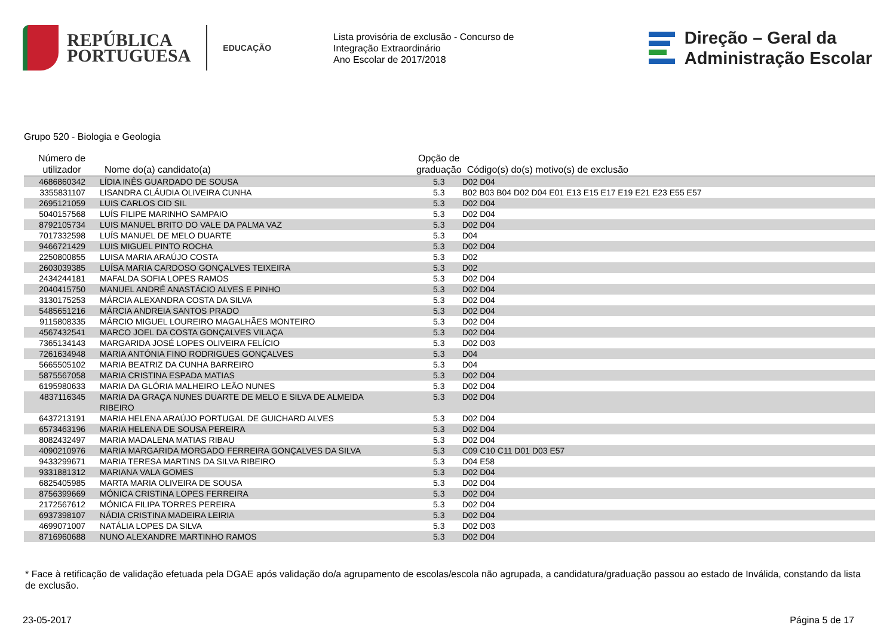REPÚBLICA
PORTUGUESA
EDUCAÇÃO
Lista provisória de exclusão - Concurso de
Integração Extraordinário
Ano Escolar de 2017/2018
Direção – Geral da
Administração Escolar
Grupo 520 - Biologia e Geologia
| Número de utilizador | Nome do(a) candidato(a) | Opção de graduação | Código(s) do(s) motivo(s) de exclusão |
| --- | --- | --- | --- |
| 4686860342 | LÍDIA INÊS GUARDADO DE SOUSA | 5.3 | D02 D04 |
| 3355831107 | LISANDRA CLÁUDIA OLIVEIRA CUNHA | 5.3 | B02 B03 B04 D02 D04 E01 E13 E15 E17 E19 E21 E23 E55 E57 |
| 2695121059 | LUIS CARLOS CID SIL | 5.3 | D02 D04 |
| 5040157568 | LUÍS FILIPE MARINHO SAMPAIO | 5.3 | D02 D04 |
| 8792105734 | LUIS MANUEL BRITO DO VALE DA PALMA VAZ | 5.3 | D02 D04 |
| 7017332598 | LUÍS MANUEL DE MELO DUARTE | 5.3 | D04 |
| 9466721429 | LUIS MIGUEL PINTO ROCHA | 5.3 | D02 D04 |
| 2250800855 | LUISA MARIA ARAÚJO COSTA | 5.3 | D02 |
| 2603039385 | LUÍSA MARIA CARDOSO GONÇALVES TEIXEIRA | 5.3 | D02 |
| 2434244181 | MAFALDA SOFIA LOPES RAMOS | 5.3 | D02 D04 |
| 2040415750 | MANUEL ANDRÉ ANASTÁCIO ALVES E PINHO | 5.3 | D02 D04 |
| 3130175253 | MÁRCIA ALEXANDRA COSTA DA SILVA | 5.3 | D02 D04 |
| 5485651216 | MÁRCIA ANDREIA SANTOS PRADO | 5.3 | D02 D04 |
| 9115808335 | MÁRCIO MIGUEL LOUREIRO MAGALHÃES MONTEIRO | 5.3 | D02 D04 |
| 4567432541 | MARCO JOEL DA COSTA GONÇALVES VILAÇA | 5.3 | D02 D04 |
| 7365134143 | MARGARIDA JOSÉ LOPES OLIVEIRA FELÍCIO | 5.3 | D02 D03 |
| 7261634948 | MARIA ANTÓNIA FINO RODRIGUES GONÇALVES | 5.3 | D04 |
| 5665505102 | MARIA BEATRIZ DA CUNHA BARREIRO | 5.3 | D04 |
| 5875567058 | MARIA CRISTINA ESPADA MATIAS | 5.3 | D02 D04 |
| 6195980633 | MARIA DA GLÓRIA MALHEIRO LEÃO NUNES | 5.3 | D02 D04 |
| 4837116345 | MARIA DA GRAÇA NUNES DUARTE DE MELO E SILVA DE ALMEIDA RIBEIRO | 5.3 | D02 D04 |
| 6437213191 | MARIA HELENA ARAÚJO PORTUGAL DE GUICHARD ALVES | 5.3 | D02 D04 |
| 6573463196 | MARIA HELENA DE SOUSA PEREIRA | 5.3 | D02 D04 |
| 8082432497 | MARIA MADALENA MATIAS RIBAU | 5.3 | D02 D04 |
| 4090210976 | MARIA MARGARIDA MORGADO FERREIRA GONÇALVES DA SILVA | 5.3 | C09 C10 C11 D01 D03 E57 |
| 9433299671 | MARIA TERESA MARTINS DA SILVA RIBEIRO | 5.3 | D04 E58 |
| 9331881312 | MARIANA VALA GOMES | 5.3 | D02 D04 |
| 6825405985 | MARTA MARIA OLIVEIRA DE SOUSA | 5.3 | D02 D04 |
| 8756399669 | MÓNICA CRISTINA LOPES FERREIRA | 5.3 | D02 D04 |
| 2172567612 | MÓNICA FILIPA TORRES PEREIRA | 5.3 | D02 D04 |
| 6937398107 | NÁDIA CRISTINA MADEIRA LEIRIA | 5.3 | D02 D04 |
| 4699071007 | NATÁLIA LOPES DA SILVA | 5.3 | D02 D03 |
| 8716960688 | NUNO ALEXANDRE MARTINHO RAMOS | 5.3 | D02 D04 |
* Face à retificação de validação efetuada pela DGAE após validação do/a agrupamento de escolas/escola não agrupada, a candidatura/graduação passou ao estado de Inválida, constando da lista de exclusão.
23-05-2017 Página 5 de 17